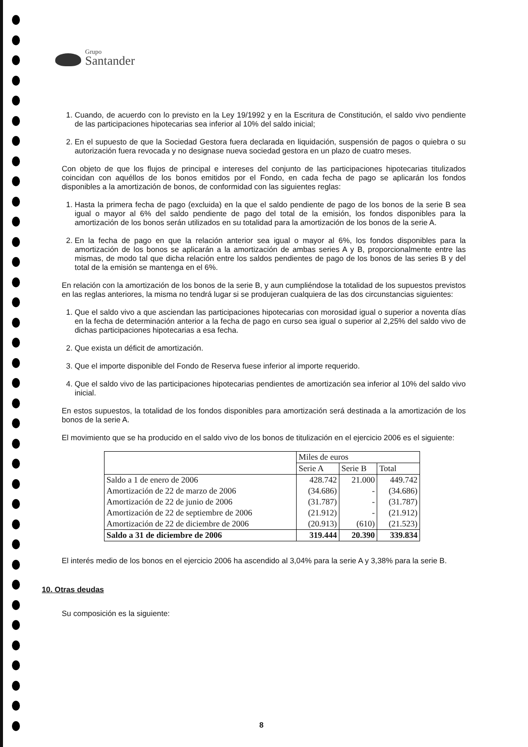Grupo
Santander
1. Cuando, de acuerdo con lo previsto en la Ley 19/1992 y en la Escritura de Constitución, el saldo vivo pendiente de las participaciones hipotecarias sea inferior al 10% del saldo inicial;
2. En el supuesto de que la Sociedad Gestora fuera declarada en liquidación, suspensión de pagos o quiebra o su autorización fuera revocada y no designase nueva sociedad gestora en un plazo de cuatro meses.
Con objeto de que los flujos de principal e intereses del conjunto de las participaciones hipotecarias titulizados coincidan con aquéllos de los bonos emitidos por el Fondo, en cada fecha de pago se aplicarán los fondos disponibles a la amortización de bonos, de conformidad con las siguientes reglas:
1. Hasta la primera fecha de pago (excluida) en la que el saldo pendiente de pago de los bonos de la serie B sea igual o mayor al 6% del saldo pendiente de pago del total de la emisión, los fondos disponibles para la amortización de los bonos serán utilizados en su totalidad para la amortización de los bonos de la serie A.
2. En la fecha de pago en que la relación anterior sea igual o mayor al 6%, los fondos disponibles para la amortización de los bonos se aplicarán a la amortización de ambas series A y B, proporcionalmente entre las mismas, de modo tal que dicha relación entre los saldos pendientes de pago de los bonos de las series B y del total de la emisión se mantenga en el 6%.
En relación con la amortización de los bonos de la serie B, y aun cumpliéndose la totalidad de los supuestos previstos en las reglas anteriores, la misma no tendrá lugar si se produjeran cualquiera de las dos circunstancias siguientes:
1. Que el saldo vivo a que asciendan las participaciones hipotecarias con morosidad igual o superior a noventa días en la fecha de determinación anterior a la fecha de pago en curso sea igual o superior al 2,25% del saldo vivo de dichas participaciones hipotecarias a esa fecha.
2. Que exista un déficit de amortización.
3. Que el importe disponible del Fondo de Reserva fuese inferior al importe requerido.
4. Que el saldo vivo de las participaciones hipotecarias pendientes de amortización sea inferior al 10% del saldo vivo inicial.
En estos supuestos, la totalidad de los fondos disponibles para amortización será destinada a la amortización de los bonos de la serie A.
El movimiento que se ha producido en el saldo vivo de los bonos de titulización en el ejercicio 2006 es el siguiente:
| | Miles de euros | | |
| --- | --- | --- | --- |
| | Serie A | Serie B | Total |
| Saldo a 1 de enero de 2006 | 428.742 | 21.000 | 449.742 |
| Amortización de 22 de marzo de 2006 | (34.686) | - | (34.686) |
| Amortización de 22 de junio de 2006 | (31.787) | - | (31.787) |
| Amortización de 22 de septiembre de 2006 | (21.912) | - | (21.912) |
| Amortización de 22 de diciembre de 2006 | (20.913) | (610) | (21.523) |
| Saldo a 31 de diciembre de 2006 | 319.444 | 20.390 | 339.834 |
El interés medio de los bonos en el ejercicio 2006 ha ascendido al 3,04% para la serie A y 3,38% para la serie B.
10. Otras deudas
Su composición es la siguiente:
8